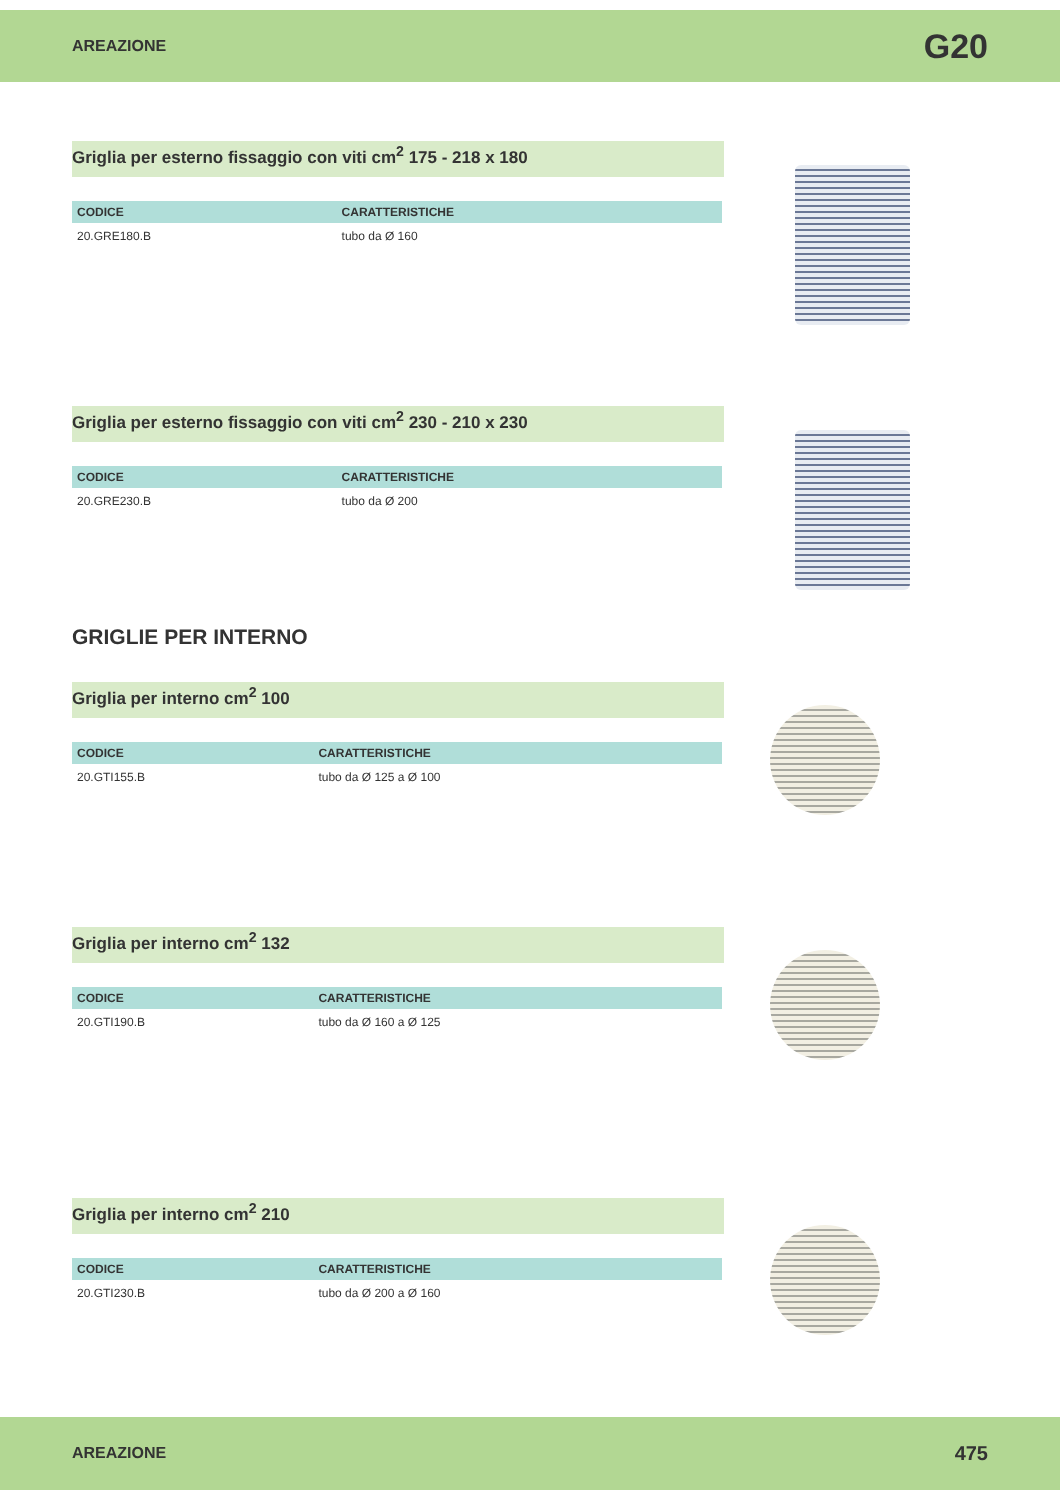AREAZIONE G20
Griglia per esterno fissaggio con viti cm<sup>2</sup> 175 - 218 x 180
| CODICE | CARATTERISTICHE |
| --- | --- |
| 20.GRE180.B | tubo da Ø 160 |
Griglia per esterno fissaggio con viti cm<sup>2</sup> 230 - 210 x 230
| CODICE | CARATTERISTICHE |
| --- | --- |
| 20.GRE230.B | tubo da Ø 200 |
GRIGLIE PER INTERNO
Griglia per interno cm<sup>2</sup> 100
| CODICE | CARATTERISTICHE |
| --- | --- |
| 20.GTI155.B | tubo da Ø 125 a Ø 100 |
Griglia per interno cm<sup>2</sup> 132
| CODICE | CARATTERISTICHE |
| --- | --- |
| 20.GTI190.B | tubo da Ø 160 a Ø 125 |
Griglia per interno cm<sup>2</sup> 210
| CODICE | CARATTERISTICHE |
| --- | --- |
| 20.GTI230.B | tubo da Ø 200 a Ø 160 |
AREAZIONE 475